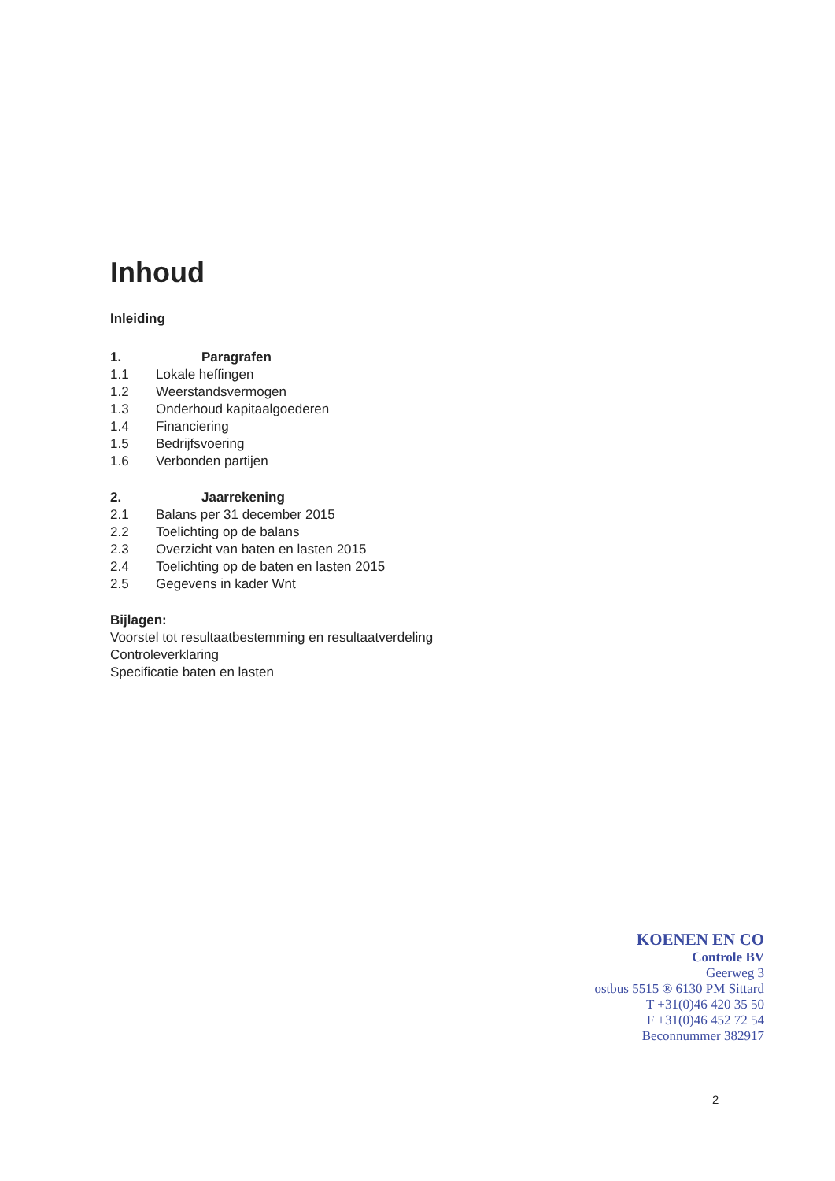Inhoud
Inleiding
1. Paragrafen
1.1 Lokale heffingen
1.2 Weerstandsvermogen
1.3 Onderhoud kapitaalgoederen
1.4 Financiering
1.5 Bedrijfsvoering
1.6 Verbonden partijen
2. Jaarrekening
2.1 Balans per 31 december 2015
2.2 Toelichting op de balans
2.3 Overzicht van baten en lasten 2015
2.4 Toelichting op de baten en lasten 2015
2.5 Gegevens in kader Wnt
Bijlagen:
Voorstel tot resultaatbestemming en resultaatverdeling
Controleverklaring
Specificatie baten en lasten
KOENEN EN CO
Controle BV
Geerweg 3
ostbus 5515 ® 6130 PM Sittard
T +31(0)46 420 35 50
F +31(0)46 452 72 54
Beconnummer 382917
2